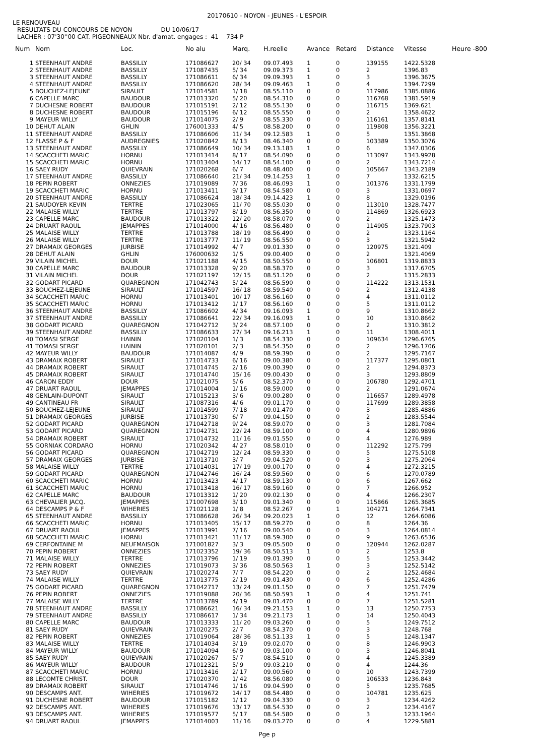20170610 - NOYON - JEUNES - L'ESPOIR
LE RENOUVEAU
RESULTATS DU CONCOURS DE NOYON DU 10/06/17
LACHER : 07'30''00 CAT. PIGEONNEAUX Nbr. d'amat. engages : 41 734 P
| Num | Nom | Loc. | No alu | Marq. | H.reelle | Avance | Retard | Distance | Vitesse | Heure -800 |
| --- | --- | --- | --- | --- | --- | --- | --- | --- | --- | --- |
| 1 | STEENHAUT ANDRE | BASSILLY | 171086627 | 20/ 34 | 09.07.493 | 1 | 0 | 139155 | 1422.5328 | |
| 2 | STEENHAUT ANDRE | BASSILLY | 171087435 | 5/ 34 | 09.09.373 | 1 | 0 | 2 | 1396.83 | |
| 3 | STEENHAUT ANDRE | BASSILLY | 171086611 | 6/ 34 | 09.09.393 | 1 | 0 | 3 | 1396.3675 | |
| 4 | STEENHAUT ANDRE | BASSILLY | 171086620 | 28/ 34 | 09.09.463 | 1 | 0 | 4 | 1394.7299 | |
| 5 | BOUCHEZ-LEJEUNE | SIRAULT | 171014581 | 1/ 18 | 08.55.110 | 0 | 0 | 117986 | 1385.0886 | |
| 6 | CAPELLE MARC | BAUDOUR | 171013320 | 5/ 20 | 08.54.310 | 0 | 0 | 116768 | 1381.5919 | |
| 7 | DUCHESNE ROBERT | BAUDOUR | 171015191 | 2/ 12 | 08.55.130 | 0 | 0 | 116715 | 1369.621 | |
| 8 | DUCHESNE ROBERT | BAUDOUR | 171015196 | 6/ 12 | 08.55.550 | 0 | 0 | 2 | 1358.4622 | |
| 9 | MAYEUR WILLY | BAUDOUR | 171014075 | 2/ 9 | 08.55.330 | 0 | 0 | 116161 | 1357.8141 | |
| 10 | DEHUT ALAIN | GHLIN | 176001333 | 4/ 5 | 08.58.200 | 0 | 0 | 119808 | 1356.3221 | |
| 11 | STEENHAUT ANDRE | BASSILLY | 171086606 | 11/ 34 | 09.12.583 | 1 | 0 | 5 | 1351.3868 | |
| 12 | FLASSE P & F | AUDREGNIES | 171020842 | 8/ 13 | 08.46.340 | 0 | 0 | 103389 | 1350.3076 | |
| 13 | STEENHAUT ANDRE | BASSILLY | 171086649 | 10/ 34 | 09.13.183 | 1 | 0 | 6 | 1347.0306 | |
| 14 | SCACCHETI MARIC | HORNU | 171013414 | 8/ 17 | 08.54.090 | 0 | 0 | 113097 | 1343.9928 | |
| 15 | SCACCHETI MARIC | HORNU | 171013404 | 14/ 17 | 08.54.100 | 0 | 0 | 2 | 1343.7214 | |
| 16 | SAEY RUDY | QUIEVRAIN | 171020268 | 6/ 7 | 08.48.400 | 0 | 0 | 105667 | 1343.2189 | |
| 17 | STEENHAUT ANDRE | BASSILLY | 171086640 | 21/ 34 | 09.14.253 | 1 | 0 | 7 | 1332.6215 | |
| 18 | PEPIN ROBERT | ONNEZIES | 171019089 | 7/ 36 | 08.46.093 | 1 | 0 | 101376 | 1331.1799 | |
| 19 | SCACCHETI MARIC | HORNU | 171013411 | 9/ 17 | 08.54.580 | 0 | 0 | 3 | 1331.0697 | |
| 20 | STEENHAUT ANDRE | BASSILLY | 171086624 | 18/ 34 | 09.14.423 | 1 | 0 | 8 | 1329.0196 | |
| 21 | SAUDOYER KEVIN | TERTRE | 171023065 | 11/ 70 | 08.55.030 | 0 | 0 | 113010 | 1328.7477 | |
| 22 | MALAISE WILLY | TERTRE | 171013797 | 8/ 19 | 08.56.350 | 0 | 0 | 114869 | 1326.6923 | |
| 23 | CAPELLE MARC | BAUDOUR | 171013322 | 12/ 20 | 08.58.070 | 0 | 0 | 2 | 1325.1473 | |
| 24 | DRUART RAOUL | JEMAPPES | 171014000 | 4/ 16 | 08.56.480 | 0 | 0 | 114905 | 1323.7903 | |
| 25 | MALAISE WILLY | TERTRE | 171013788 | 18/ 19 | 08.56.490 | 0 | 0 | 2 | 1323.1164 | |
| 26 | MALAISE WILLY | TERTRE | 171013777 | 11/ 19 | 08.56.550 | 0 | 0 | 3 | 1321.5942 | |
| 27 | DRAMAIX GEORGES | JURBISE | 171014992 | 4/ 7 | 09.01.330 | 0 | 0 | 120975 | 1321.409 | |
| 28 | DEHUT ALAIN | GHLIN | 176000632 | 1/ 5 | 09.00.400 | 0 | 0 | 2 | 1321.4069 | |
| 29 | VILAIN MICHEL | DOUR | 171021188 | 4/ 15 | 08.50.550 | 0 | 0 | 106801 | 1319.8833 | |
| 30 | CAPELLE MARC | BAUDOUR | 171013328 | 9/ 20 | 08.58.370 | 0 | 0 | 3 | 1317.6705 | |
| 31 | VILAIN MICHEL | DOUR | 171021197 | 12/ 15 | 08.51.120 | 0 | 0 | 2 | 1315.2833 | |
| 32 | GODART PICARD | QUAREGNON | 171042743 | 5/ 24 | 08.56.590 | 0 | 0 | 114222 | 1313.1531 | |
| 33 | BOUCHEZ-LEJEUNE | SIRAULT | 171014597 | 16/ 18 | 08.59.540 | 0 | 0 | 2 | 1312.4138 | |
| 34 | SCACCHETI MARIC | HORNU | 171013401 | 10/ 17 | 08.56.160 | 0 | 0 | 4 | 1311.0112 | |
| 35 | SCACCHETI MARIC | HORNU | 171013412 | 1/ 17 | 08.56.160 | 0 | 0 | 5 | 1311.0112 | |
| 36 | STEENHAUT ANDRE | BASSILLY | 171086602 | 4/ 34 | 09.16.093 | 1 | 0 | 9 | 1310.8662 | |
| 37 | STEENHAUT ANDRE | BASSILLY | 171086641 | 22/ 34 | 09.16.093 | 1 | 0 | 10 | 1310.8662 | |
| 38 | GODART PICARD | QUAREGNON | 171042712 | 3/ 24 | 08.57.100 | 0 | 0 | 2 | 1310.3812 | |
| 39 | STEENHAUT ANDRE | BASSILLY | 171086633 | 27/ 34 | 09.16.213 | 1 | 0 | 11 | 1308.4011 | |
| 40 | TOMASI SERGE | HAININ | 171020104 | 1/ 3 | 08.54.330 | 0 | 0 | 109634 | 1296.6765 | |
| 41 | TOMASI SERGE | HAININ | 171020101 | 2/ 3 | 08.54.350 | 0 | 0 | 2 | 1296.1706 | |
| 42 | MAYEUR WILLY | BAUDOUR | 171014087 | 4/ 9 | 08.59.390 | 0 | 0 | 2 | 1295.7167 | |
| 43 | DRAMAIX ROBERT | SIRAULT | 171014733 | 6/ 16 | 09.00.380 | 0 | 0 | 117377 | 1295.0801 | |
| 44 | DRAMAIX ROBERT | SIRAULT | 171014745 | 2/ 16 | 09.00.390 | 0 | 0 | 2 | 1294.8373 | |
| 45 | DRAMAIX ROBERT | SIRAULT | 171014740 | 15/ 16 | 09.00.430 | 0 | 0 | 3 | 1293.8809 | |
| 46 | CARON EDDY | DOUR | 171021075 | 5/ 6 | 08.52.370 | 0 | 0 | 106780 | 1292.4701 | |
| 47 | DRUART RAOUL | JEMAPPES | 171014004 | 1/ 16 | 08.59.000 | 0 | 0 | 2 | 1291.0674 | |
| 48 | GENLAIN-DUPONT | SIRAULT | 171015213 | 3/ 6 | 09.00.280 | 0 | 0 | 116657 | 1289.4978 | |
| 49 | CANTINEAU FR | SIRAULT | 171087316 | 4/ 6 | 09.01.170 | 0 | 0 | 117699 | 1289.3858 | |
| 50 | BOUCHEZ-LEJEUNE | SIRAULT | 171014599 | 7/ 18 | 09.01.470 | 0 | 0 | 3 | 1285.4886 | |
| 51 | DRAMAIX GEORGES | JURBISE | 171013730 | 6/ 7 | 09.04.150 | 0 | 0 | 2 | 1283.5544 | |
| 52 | GODART PICARD | QUAREGNON | 171042718 | 9/ 24 | 08.59.070 | 0 | 0 | 3 | 1281.7084 | |
| 53 | GODART PICARD | QUAREGNON | 171042731 | 22/ 24 | 08.59.100 | 0 | 0 | 4 | 1280.9896 | |
| 54 | DRAMAIX ROBERT | SIRAULT | 171014732 | 11/ 16 | 09.01.550 | 0 | 0 | 4 | 1276.989 | |
| 55 | GORNIAK CORDARO | HORNU | 171020342 | 4/ 27 | 08.58.010 | 0 | 0 | 112292 | 1275.799 | |
| 56 | GODART PICARD | QUAREGNON | 171042719 | 12/ 24 | 08.59.330 | 0 | 0 | 5 | 1275.5108 | |
| 57 | DRAMAIX GEORGES | JURBISE | 171013710 | 3/ 7 | 09.04.520 | 0 | 0 | 3 | 1275.2064 | |
| 58 | MALAISE WILLY | TERTRE | 171014031 | 17/ 19 | 09.00.170 | 0 | 0 | 4 | 1272.3215 | |
| 59 | GODART PICARD | QUAREGNON | 171042746 | 16/ 24 | 08.59.560 | 0 | 0 | 6 | 1270.0789 | |
| 60 | SCACCHETI MARIC | HORNU | 171013423 | 4/ 17 | 08.59.130 | 0 | 0 | 6 | 1267.662 | |
| 61 | SCACCHETI MARIC | HORNU | 171013418 | 16/ 17 | 08.59.160 | 0 | 0 | 7 | 1266.952 | |
| 62 | CAPELLE MARC | BAUDOUR | 171013312 | 1/ 20 | 09.02.130 | 0 | 0 | 4 | 1266.2307 | |
| 63 | CHEVALIER JACQ. | JEMAPPES | 171007698 | 3/ 10 | 09.01.340 | 0 | 0 | 115866 | 1265.3685 | |
| 64 | DESCAMPS P & F | WIHERIES | 171021128 | 1/ 8 | 08.52.267 | 0 | 1 | 104271 | 1264.7341 | |
| 65 | STEENHAUT ANDRE | BASSILLY | 171086628 | 26/ 34 | 09.20.023 | 1 | 0 | 12 | 1264.6086 | |
| 66 | SCACCHETI MARIC | HORNU | 171013405 | 15/ 17 | 08.59.270 | 0 | 0 | 8 | 1264.36 | |
| 67 | DRUART RAOUL | JEMAPPES | 171013991 | 7/ 16 | 09.00.540 | 0 | 0 | 3 | 1264.0814 | |
| 68 | SCACCHETI MARIC | HORNU | 171013421 | 11/ 17 | 08.59.300 | 0 | 0 | 9 | 1263.6536 | |
| 69 | CERFONTAINE M | NEUFMAISON | 171001827 | 3/ 3 | 09.05.500 | 0 | 0 | 120944 | 1262.0287 | |
| 70 | PEPIN ROBERT | ONNEZIES | 171023352 | 19/ 36 | 08.50.513 | 1 | 0 | 2 | 1253.8 | |
| 71 | MALAISE WILLY | TERTRE | 171013796 | 1/ 19 | 09.01.390 | 0 | 0 | 5 | 1253.3442 | |
| 72 | PEPIN ROBERT | ONNEZIES | 171019073 | 3/ 36 | 08.50.563 | 1 | 0 | 3 | 1252.5142 | |
| 73 | SAEY RUDY | QUIEVRAIN | 171020274 | 7/ 7 | 08.54.220 | 0 | 0 | 2 | 1252.4684 | |
| 74 | MALAISE WILLY | TERTRE | 171013775 | 2/ 19 | 09.01.430 | 0 | 0 | 6 | 1252.4286 | |
| 75 | GODART PICARD | QUAREGNON | 171042717 | 13/ 24 | 09.01.150 | 0 | 0 | 7 | 1251.7479 | |
| 76 | PEPIN ROBERT | ONNEZIES | 171019088 | 20/ 36 | 08.50.593 | 1 | 0 | 4 | 1251.741 | |
| 77 | MALAISE WILLY | TERTRE | 171013789 | 4/ 19 | 09.01.470 | 0 | 0 | 7 | 1251.5281 | |
| 78 | STEENHAUT ANDRE | BASSILLY | 171086621 | 16/ 34 | 09.21.153 | 1 | 0 | 13 | 1250.7753 | |
| 79 | STEENHAUT ANDRE | BASSILLY | 171086617 | 1/ 34 | 09.21.173 | 1 | 0 | 14 | 1250.4043 | |
| 80 | CAPELLE MARC | BAUDOUR | 171013333 | 11/ 20 | 09.03.260 | 0 | 0 | 5 | 1249.7512 | |
| 81 | SAEY RUDY | QUIEVRAIN | 171020275 | 2/ 7 | 08.54.370 | 0 | 0 | 3 | 1248.768 | |
| 82 | PEPIN ROBERT | ONNEZIES | 171019064 | 28/ 36 | 08.51.133 | 1 | 0 | 5 | 1248.1347 | |
| 83 | MALAISE WILLY | TERTRE | 171014034 | 3/ 19 | 09.02.070 | 0 | 0 | 8 | 1246.9903 | |
| 84 | MAYEUR WILLY | BAUDOUR | 171014094 | 6/ 9 | 09.03.100 | 0 | 0 | 3 | 1246.8041 | |
| 85 | SAEY RUDY | QUIEVRAIN | 171020267 | 5/ 7 | 08.54.510 | 0 | 0 | 4 | 1245.3389 | |
| 86 | MAYEUR WILLY | BAUDOUR | 171012321 | 5/ 9 | 09.03.210 | 0 | 0 | 4 | 1244.36 | |
| 87 | SCACCHETI MARIC | HORNU | 171013416 | 2/ 17 | 09.00.560 | 0 | 0 | 10 | 1243.7399 | |
| 88 | LECOMTE CHRIST. | DOUR | 171020370 | 1/ 42 | 08.56.080 | 0 | 0 | 106533 | 1236.843 | |
| 89 | DRAMAIX ROBERT | SIRAULT | 171014746 | 1/ 16 | 09.04.590 | 0 | 0 | 5 | 1235.7685 | |
| 90 | DESCAMPS ANT. | WIHERIES | 171019672 | 14/ 17 | 08.54.480 | 0 | 0 | 104781 | 1235.625 | |
| 91 | DUCHESNE ROBERT | BAUDOUR | 171015182 | 1/ 12 | 09.04.330 | 0 | 0 | 3 | 1234.4262 | |
| 92 | DESCAMPS ANT. | WIHERIES | 171019676 | 13/ 17 | 08.54.530 | 0 | 0 | 2 | 1234.4167 | |
| 93 | DESCAMPS ANT. | WIHERIES | 171019577 | 5/ 17 | 08.54.580 | 0 | 0 | 3 | 1233.1964 | |
| 94 | DRUART RAOUL | JEMAPPES | 171014003 | 11/ 16 | 09.03.270 | 0 | 0 | 4 | 1229.5881 | |
Pge p